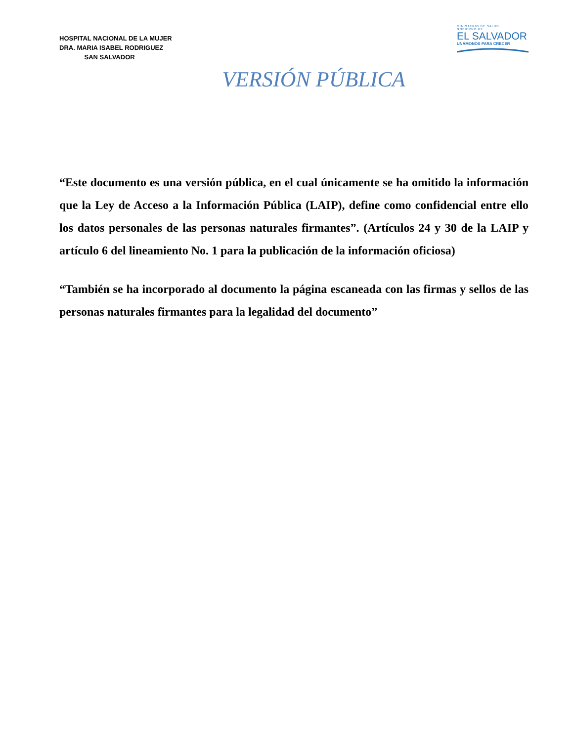HOSPITAL NACIONAL DE LA MUJER
DRA. MARIA ISABEL RODRIGUEZ
SAN SALVADOR
MINISTERIO DE SALUD
GOBIERNO DE
EL SALVADOR
UNÁMONOS PARA CRECER
VERSIÓN PÚBLICA
“Este documento es una versión pública, en el cual únicamente se ha omitido la información que la Ley de Acceso a la Información Pública (LAIP), define como confidencial entre ello los datos personales de las personas naturales firmantes”. (Artículos 24 y 30 de la LAIP y artículo 6 del lineamiento No. 1 para la publicación de la información oficiosa)
“También se ha incorporado al documento la página escaneada con las firmas y sellos de las personas naturales firmantes para la legalidad del documento”